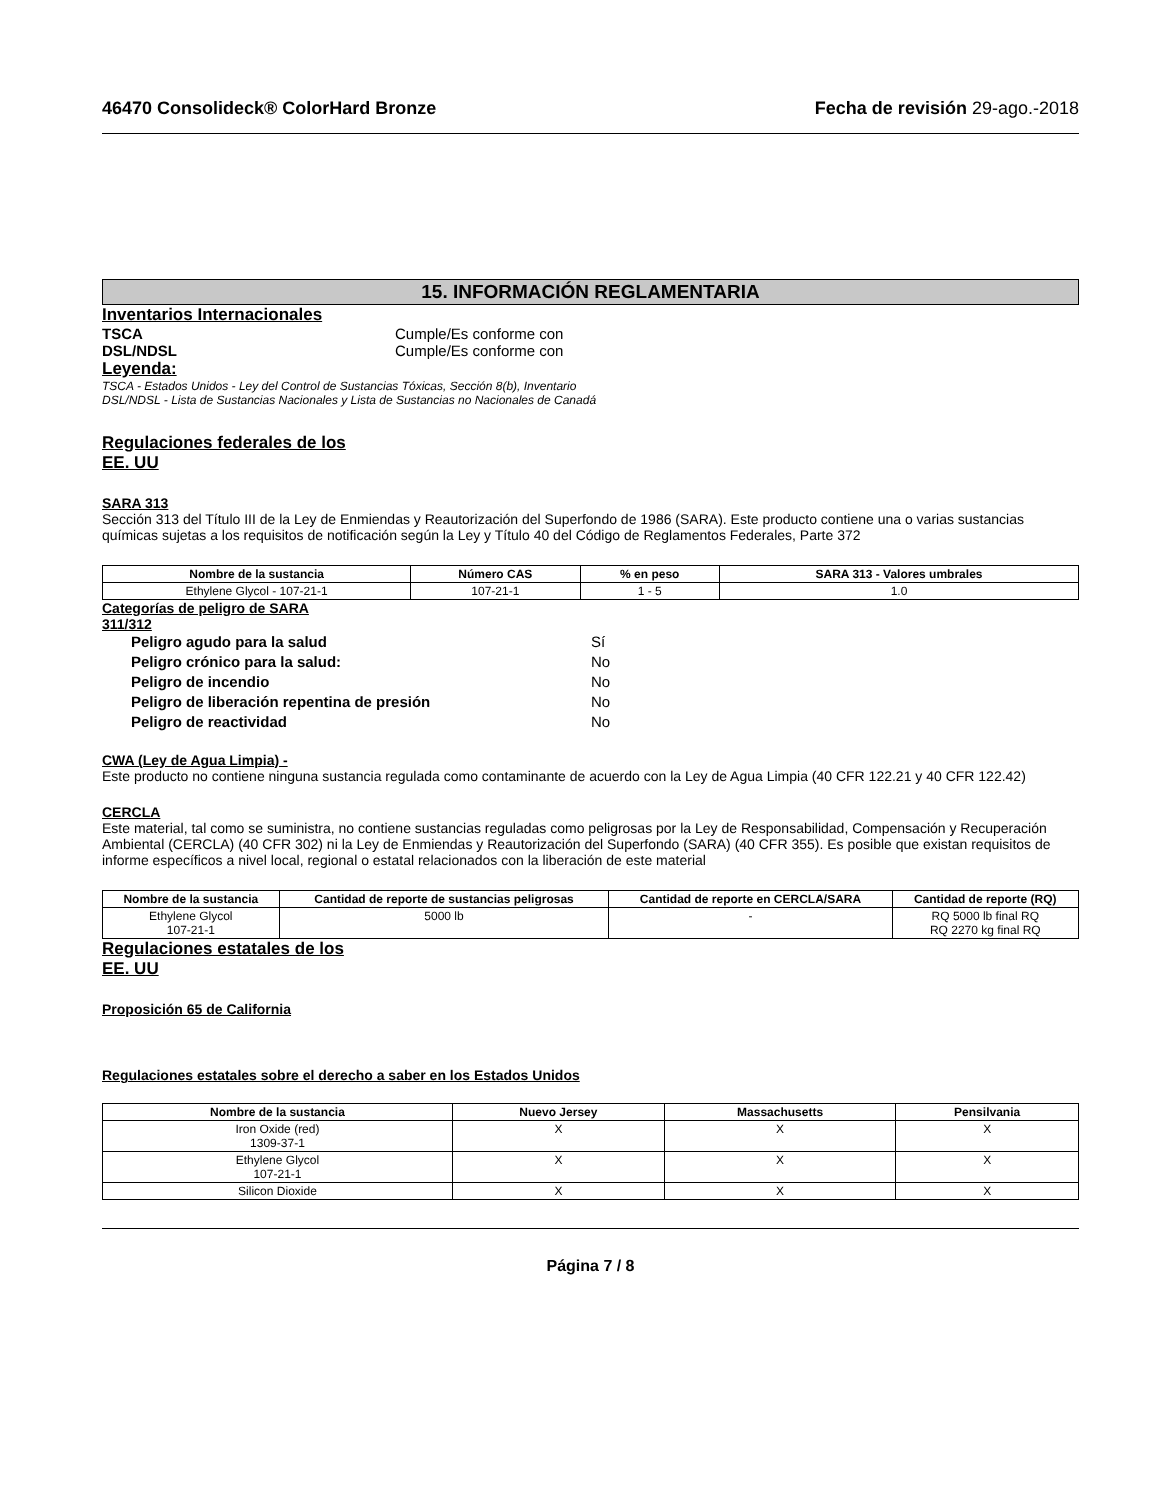46470 Consolideck® ColorHard Bronze
Fecha de revisión 29-ago.-2018
15. INFORMACIÓN REGLAMENTARIA
Inventarios Internacionales
TSCA Cumple/Es conforme con
DSL/NDSL Cumple/Es conforme con
Leyenda:
TSCA - Estados Unidos - Ley del Control de Sustancias Tóxicas, Sección 8(b), Inventario
DSL/NDSL - Lista de Sustancias Nacionales y Lista de Sustancias no Nacionales de Canadá
Regulaciones federales de los
EE. UU
SARA 313
Sección 313 del Título III de la Ley de Enmiendas y Reautorización del Superfondo de 1986 (SARA). Este producto contiene una o varias sustancias químicas sujetas a los requisitos de notificación según la Ley y Título 40 del Código de Reglamentos Federales, Parte 372
| Nombre de la sustancia | Número CAS | % en peso | SARA 313 - Valores umbrales |
| --- | --- | --- | --- |
| Ethylene Glycol - 107-21-1 | 107-21-1 | 1 - 5 | 1.0 |
Categorías de peligro de SARA
311/312
Peligro agudo para la salud Sí
Peligro crónico para la salud: No
Peligro de incendio No
Peligro de liberación repentina de presión No
Peligro de reactividad No
CWA (Ley de Agua Limpia) -
Este producto no contiene ninguna sustancia regulada como contaminante de acuerdo con la Ley de Agua Limpia (40 CFR 122.21 y 40 CFR 122.42)
CERCLA
Este material, tal como se suministra, no contiene sustancias reguladas como peligrosas por la Ley de Responsabilidad, Compensación y Recuperación Ambiental (CERCLA) (40 CFR 302) ni la Ley de Enmiendas y Reautorización del Superfondo (SARA) (40 CFR 355). Es posible que existan requisitos de informe específicos a nivel local, regional o estatal relacionados con la liberación de este material
| Nombre de la sustancia | Cantidad de reporte de sustancias peligrosas | Cantidad de reporte en CERCLA/SARA | Cantidad de reporte (RQ) |
| --- | --- | --- | --- |
| Ethylene Glycol 107-21-1 | 5000 lb | - | RQ 5000 lb final RQ RQ 2270 kg final RQ |
Regulaciones estatales de los
EE. UU
Proposición 65 de California
Regulaciones estatales sobre el derecho a saber en los Estados Unidos
| Nombre de la sustancia | Nuevo Jersey | Massachusetts | Pensilvania |
| --- | --- | --- | --- |
| Iron Oxide (red) 1309-37-1 | X | X | X |
| Ethylene Glycol 107-21-1 | X | X | X |
| Silicon Dioxide | X | X | X |
Página 7 / 8